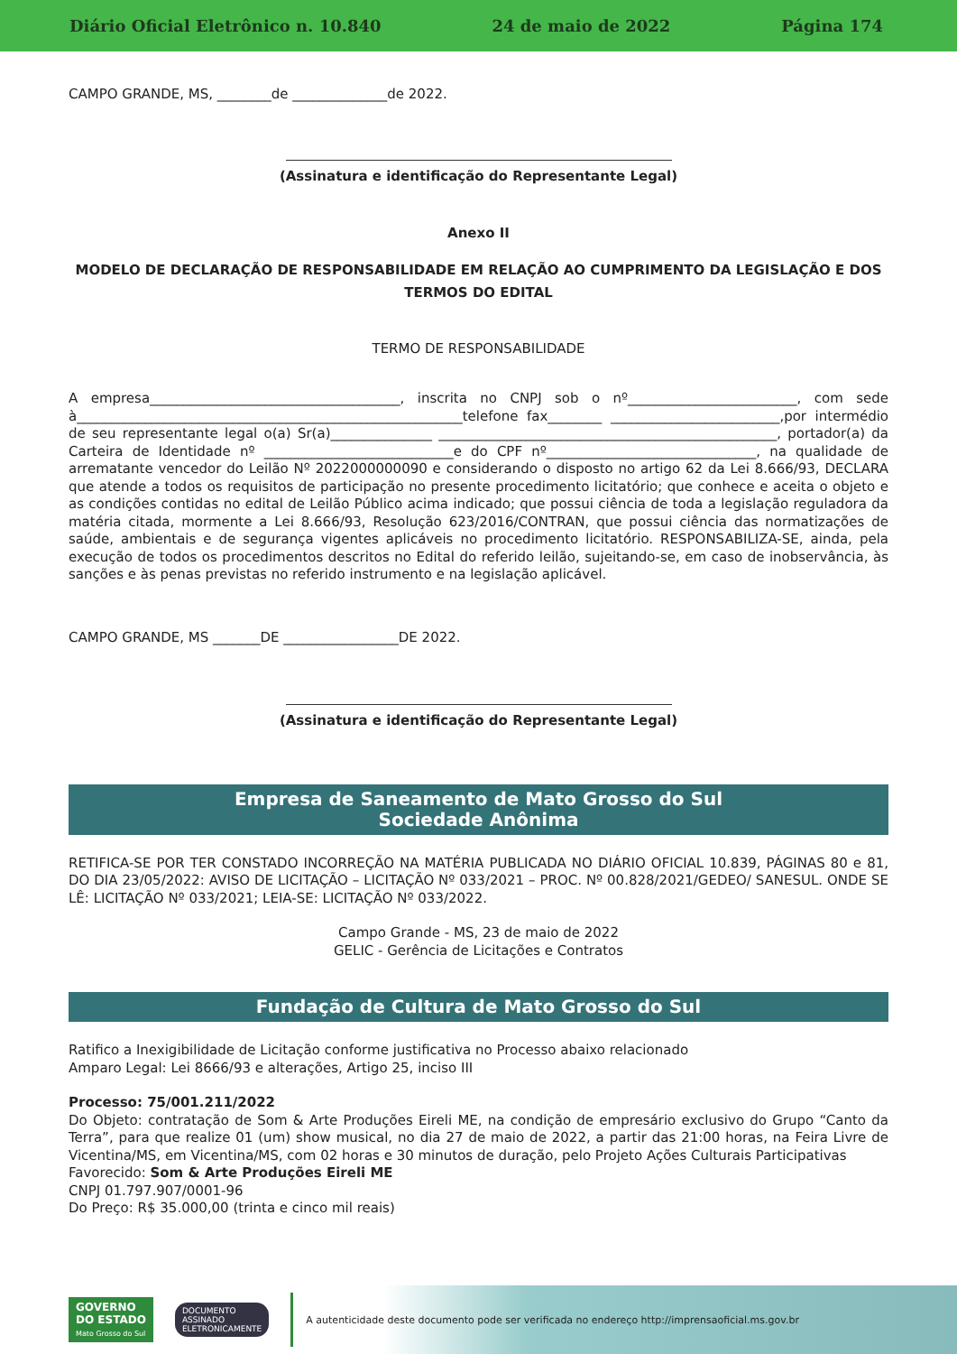Diário Oficial Eletrônico n. 10.840 24 de maio de 2022 Página 174
CAMPO GRANDE, MS, ________de ______________de 2022.
(Assinatura e identificação do Representante Legal)
Anexo II
MODELO DE DECLARAÇÃO DE RESPONSABILIDADE EM RELAÇÃO AO CUMPRIMENTO DA LEGISLAÇÃO E DOS TERMOS DO EDITAL
TERMO DE RESPONSABILIDADE
A empresa_____________________________________, inscrita no CNPJ sob o nº_________________________, com sede à_________________________________________________________telefone fax________ _________________________,por intermédio de seu representante legal o(a) Sr(a)_______________ __________________________________________________, portador(a) da Carteira de Identidade nº ____________________________e do CPF nº_______________________________, na qualidade de arrematante vencedor do Leilão Nº 2022000000090 e considerando o disposto no artigo 62 da Lei 8.666/93, DECLARA que atende a todos os requisitos de participação no presente procedimento licitatório; que conhece e aceita o objeto e as condições contidas no edital de Leilão Público acima indicado; que possui ciência de toda a legislação reguladora da matéria citada, mormente a Lei 8.666/93, Resolução 623/2016/CONTRAN, que possui ciência das normatizações de saúde, ambientais e de segurança vigentes aplicáveis no procedimento licitatório. RESPONSABILIZA-SE, ainda, pela execução de todos os procedimentos descritos no Edital do referido leilão, sujeitando-se, em caso de inobservância, às sanções e às penas previstas no referido instrumento e na legislação aplicável.
CAMPO GRANDE, MS _______DE _________________DE 2022.
(Assinatura e identificação do Representante Legal)
Empresa de Saneamento de Mato Grosso do Sul
Sociedade Anônima
RETIFICA-SE POR TER CONSTADO INCORREÇÃO NA MATÉRIA PUBLICADA NO DIÁRIO OFICIAL 10.839, PÁGINAS 80 e 81, DO DIA 23/05/2022: AVISO DE LICITAÇÃO – LICITAÇÃO Nº 033/2021 – PROC. Nº 00.828/2021/GEDEO/ SANESUL. ONDE SE LÊ: LICITAÇÃO Nº 033/2021; LEIA-SE: LICITAÇÃO Nº 033/2022.
Campo Grande - MS, 23 de maio de 2022
GELIC - Gerência de Licitações e Contratos
Fundação de Cultura de Mato Grosso do Sul
Ratifico a Inexigibilidade de Licitação conforme justificativa no Processo abaixo relacionado
Amparo Legal: Lei 8666/93 e alterações, Artigo 25, inciso III
Processo: 75/001.211/2022
Do Objeto: contratação de Som & Arte Produções Eireli ME, na condição de empresário exclusivo do Grupo “Canto da Terra”, para que realize 01 (um) show musical, no dia 27 de maio de 2022, a partir das 21:00 horas, na Feira Livre de Vicentina/MS, em Vicentina/MS, com 02 horas e 30 minutos de duração, pelo Projeto Ações Culturais Participativas
Favorecido: Som & Arte Produções Eireli ME
CNPJ 01.797.907/0001-96
Do Preço: R$ 35.000,00 (trinta e cinco mil reais)
GOVERNO
DO ESTADO
Mato Grosso do Sul
DOCUMENTO
ASSINADO
ELETRONICAMENTE
A autenticidade deste documento pode ser verificada no endereço http://imprensaoficial.ms.gov.br